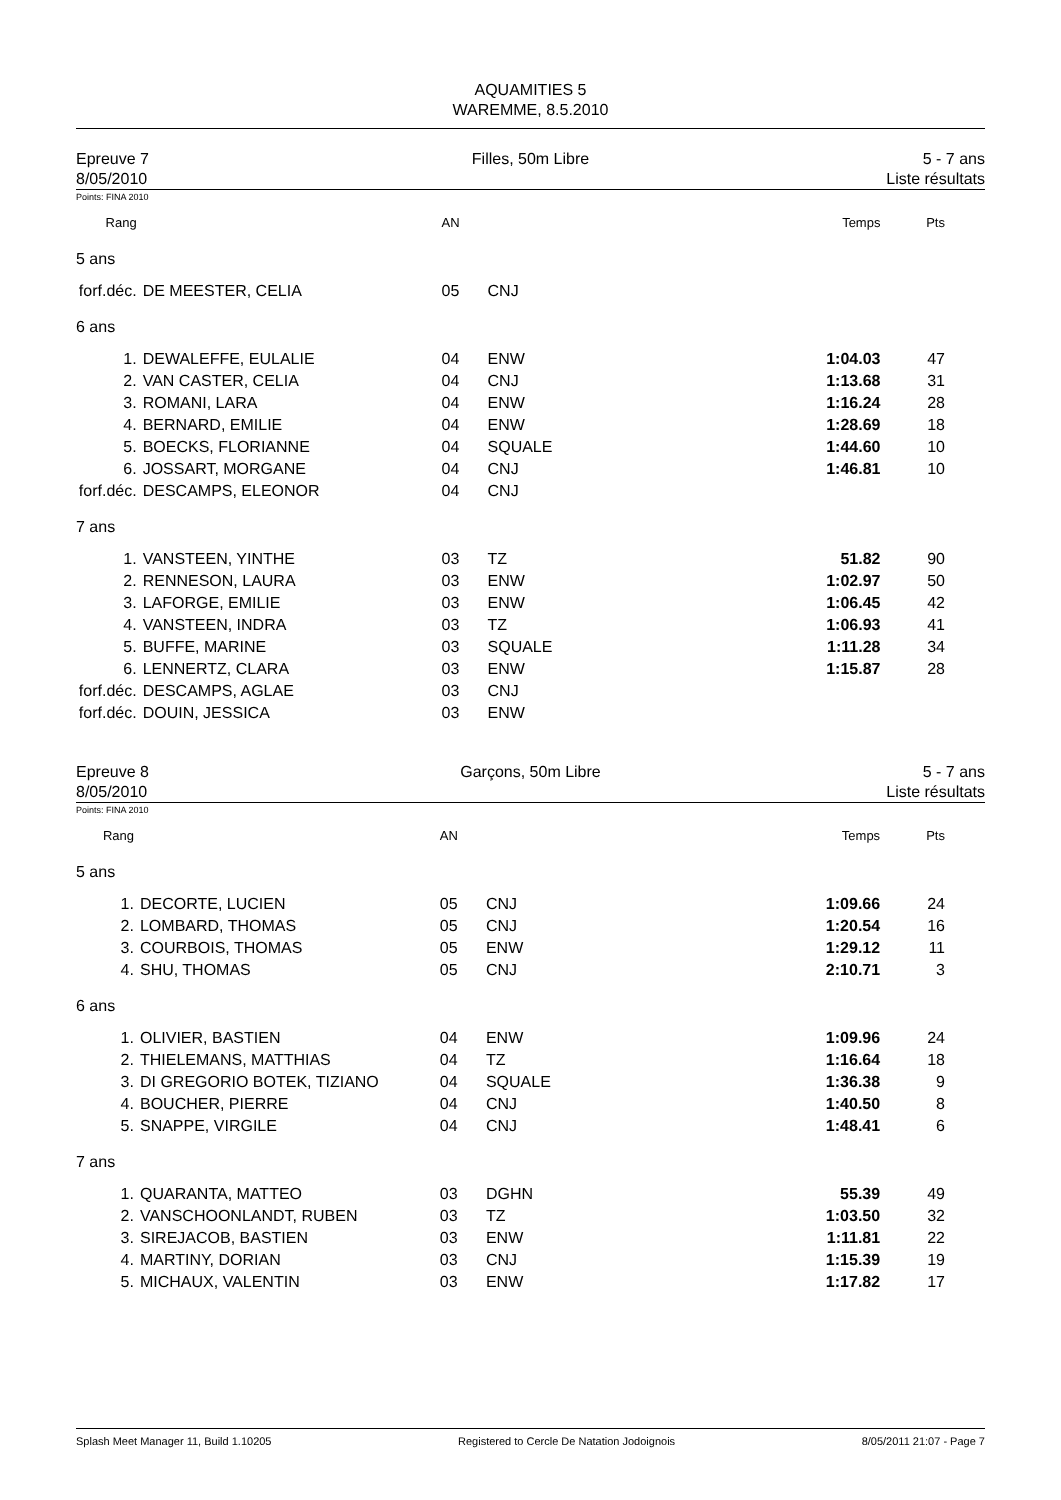AQUAMITIES 5
WAREMME, 8.5.2010
Epreuve 7
8/05/2010
Filles, 50m Libre 5 - 7 ans
Liste résultats
Points: FINA 2010
| Rang | | AN | | Temps | Pts |
| 5 ans | | | | | |
| forf.déc. | DE MEESTER, CELIA | 05 | CNJ | | |
| 6 ans | | | | | |
| 1. | DEWALEFFE, EULALIE | 04 | ENW | 1:04.03 | 47 |
| 2. | VAN CASTER, CELIA | 04 | CNJ | 1:13.68 | 31 |
| 3. | ROMANI, LARA | 04 | ENW | 1:16.24 | 28 |
| 4. | BERNARD, EMILIE | 04 | ENW | 1:28.69 | 18 |
| 5. | BOECKS, FLORIANNE | 04 | SQUALE | 1:44.60 | 10 |
| 6. | JOSSART, MORGANE | 04 | CNJ | 1:46.81 | 10 |
| forf.déc. | DESCAMPS, ELEONOR | 04 | CNJ | | |
| 7 ans | | | | | |
| 1. | VANSTEEN, YINTHE | 03 | TZ | 51.82 | 90 |
| 2. | RENNESON, LAURA | 03 | ENW | 1:02.97 | 50 |
| 3. | LAFORGE, EMILIE | 03 | ENW | 1:06.45 | 42 |
| 4. | VANSTEEN, INDRA | 03 | TZ | 1:06.93 | 41 |
| 5. | BUFFE, MARINE | 03 | SQUALE | 1:11.28 | 34 |
| 6. | LENNERTZ, CLARA | 03 | ENW | 1:15.87 | 28 |
| forf.déc. | DESCAMPS, AGLAE | 03 | CNJ | | |
| forf.déc. | DOUIN, JESSICA | 03 | ENW | | |
Epreuve 8
8/05/2010
Garçons, 50m Libre 5 - 7 ans
Liste résultats
Points: FINA 2010
| Rang | | AN | | Temps | Pts |
| 5 ans | | | | | |
| 1. | DECORTE, LUCIEN | 05 | CNJ | 1:09.66 | 24 |
| 2. | LOMBARD, THOMAS | 05 | CNJ | 1:20.54 | 16 |
| 3. | COURBOIS, THOMAS | 05 | ENW | 1:29.12 | 11 |
| 4. | SHU, THOMAS | 05 | CNJ | 2:10.71 | 3 |
| 6 ans | | | | | |
| 1. | OLIVIER, BASTIEN | 04 | ENW | 1:09.96 | 24 |
| 2. | THIELEMANS, MATTHIAS | 04 | TZ | 1:16.64 | 18 |
| 3. | DI GREGORIO BOTEK, TIZIANO | 04 | SQUALE | 1:36.38 | 9 |
| 4. | BOUCHER, PIERRE | 04 | CNJ | 1:40.50 | 8 |
| 5. | SNAPPE, VIRGILE | 04 | CNJ | 1:48.41 | 6 |
| 7 ans | | | | | |
| 1. | QUARANTA, MATTEO | 03 | DGHN | 55.39 | 49 |
| 2. | VANSCHOONLANDT, RUBEN | 03 | TZ | 1:03.50 | 32 |
| 3. | SIREJACOB, BASTIEN | 03 | ENW | 1:11.81 | 22 |
| 4. | MARTINY, DORIAN | 03 | CNJ | 1:15.39 | 19 |
| 5. | MICHAUX, VALENTIN | 03 | ENW | 1:17.82 | 17 |
Splash Meet Manager 11, Build 1.10205 Registered to Cercle De Natation Jodoignois 8/05/2011 21:07 - Page 7